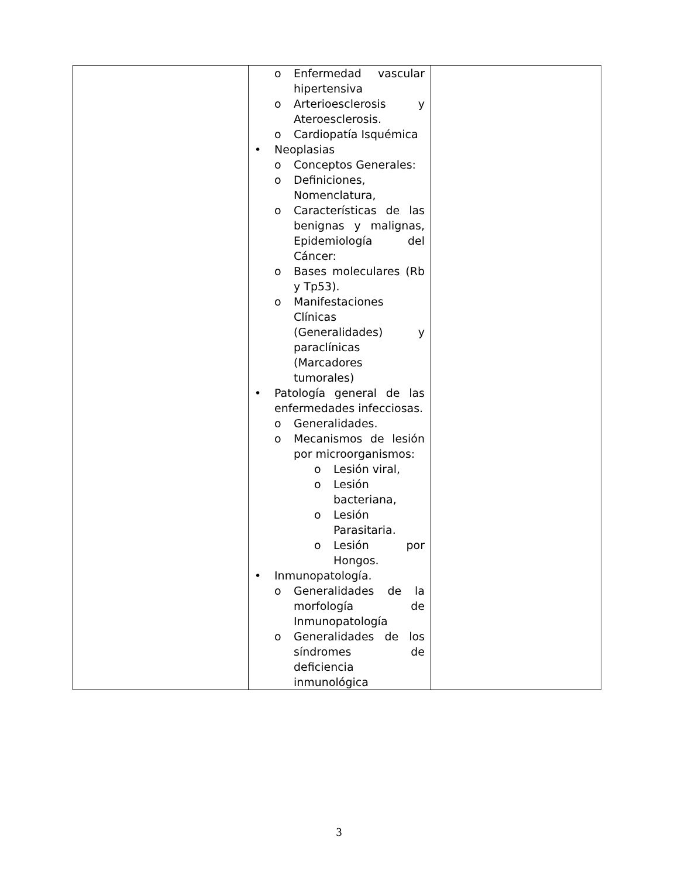| | o Enfermedad vascular hipertensiva o Arterioesclerosis y Ateroesclerosis. o Cardiopatía Isquémica • Neoplasias o Conceptos Generales: o Definiciones, Nomenclatura, o Características de las benignas y malignas, Epidemiología del Cáncer: o Bases moleculares (Rb y Tp53). o Manifestaciones Clínicas (Generalidades) y paraclínicas (Marcadores tumorales) • Patología general de las enfermedades infecciosas. o Generalidades. o Mecanismos de lesión por microorganismos: o Lesión viral, o Lesión bacteriana, o Lesión Parasitaria. o Lesión por Hongos. • Inmunopatología. o Generalidades de la morfología de Inmunopatología o Generalidades de los síndromes de deficiencia inmunológica | |
3